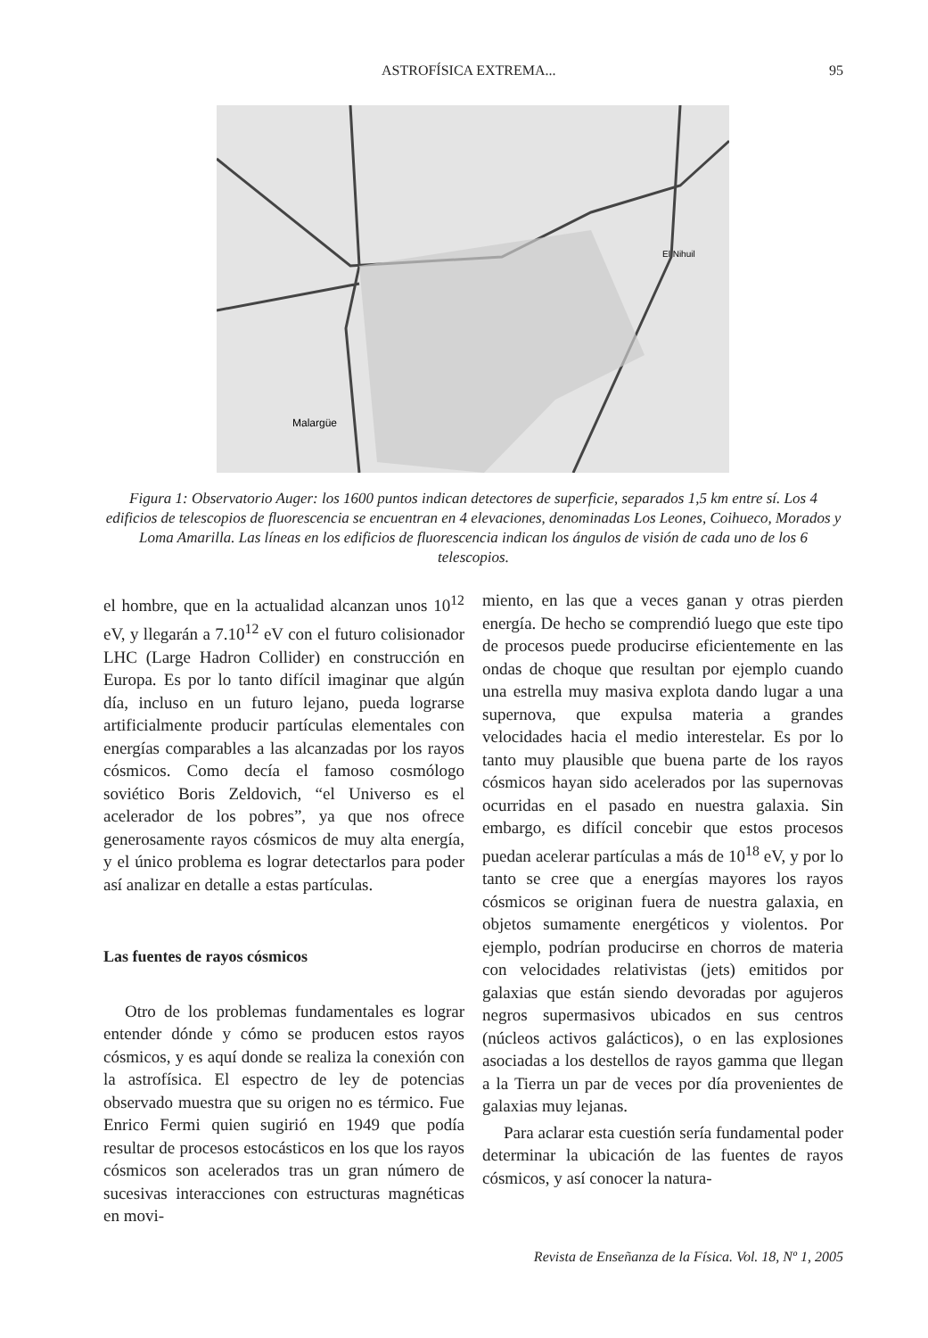ASTROFÍSICA EXTREMA... 95
Malargüe
El Nihuil
Figura 1: Observatorio Auger: los 1600 puntos indican detectores de superficie, separados 1,5 km entre sí. Los 4 edificios de telescopios de fluorescencia se encuentran en 4 elevaciones, denominadas Los Leones, Coihueco, Morados y Loma Amarilla. Las líneas en los edificios de fluorescencia indican los ángulos de visión de cada uno de los 6 telescopios.
el hombre, que en la actualidad alcanzan unos 10<sup>12</sup> eV, y llegarán a 7.10<sup>12</sup> eV con el futuro colisionador LHC (Large Hadron Collider) en construcción en Europa. Es por lo tanto difícil imaginar que algún día, incluso en un futuro lejano, pueda lograrse artificialmente producir partículas elementales con energías comparables a las alcanzadas por los rayos cósmicos. Como decía el famoso cosmólogo soviético Boris Zeldovich, “el Universo es el acelerador de los pobres”, ya que nos ofrece generosamente rayos cósmicos de muy alta energía, y el único problema es lograr detectarlos para poder así analizar en detalle a estas partículas.
Las fuentes de rayos cósmicos
Otro de los problemas fundamentales es lograr entender dónde y cómo se producen estos rayos cósmicos, y es aquí donde se realiza la conexión con la astrofísica. El espectro de ley de potencias observado muestra que su origen no es térmico. Fue Enrico Fermi quien sugirió en 1949 que podía resultar de procesos estocásticos en los que los rayos cósmicos son acelerados tras un gran número de sucesivas interacciones con estructuras magnéticas en movi-
miento, en las que a veces ganan y otras pierden energía. De hecho se comprendió luego que este tipo de procesos puede producirse eficientemente en las ondas de choque que resultan por ejemplo cuando una estrella muy masiva explota dando lugar a una supernova, que expulsa materia a grandes velocidades hacia el medio interestelar. Es por lo tanto muy plausible que buena parte de los rayos cósmicos hayan sido acelerados por las supernovas ocurridas en el pasado en nuestra galaxia. Sin embargo, es difícil concebir que estos procesos puedan acelerar partículas a más de 10<sup>18</sup> eV, y por lo tanto se cree que a energías mayores los rayos cósmicos se originan fuera de nuestra galaxia, en objetos sumamente energéticos y violentos. Por ejemplo, podrían producirse en chorros de materia con velocidades relativistas (jets) emitidos por galaxias que están siendo devoradas por agujeros negros supermasivos ubicados en sus centros (núcleos activos galácticos), o en las explosiones asociadas a los destellos de rayos gamma que llegan a la Tierra un par de veces por día provenientes de galaxias muy lejanas.
Para aclarar esta cuestión sería fundamental poder determinar la ubicación de las fuentes de rayos cósmicos, y así conocer la natura-
Revista de Enseñanza de la Física. Vol. 18, Nº 1, 2005